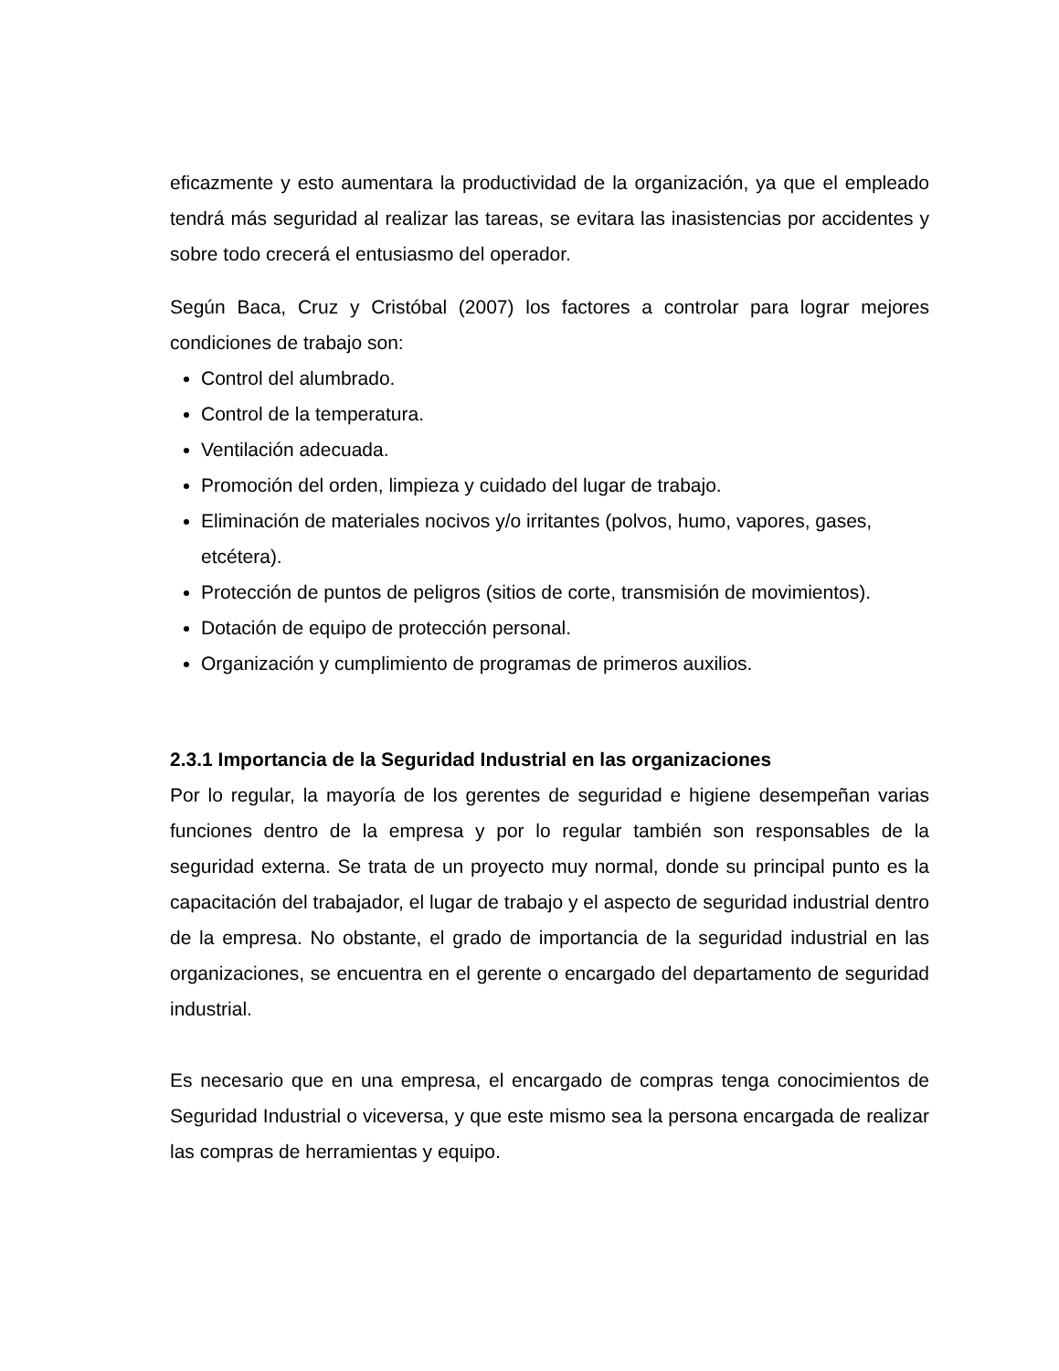eficazmente y esto aumentara la productividad de la organización, ya que el empleado tendrá más seguridad al realizar las tareas, se evitara las inasistencias por accidentes y sobre todo crecerá el entusiasmo del operador.
Según Baca, Cruz y Cristóbal (2007) los factores a controlar para lograr mejores condiciones de trabajo son:
Control del alumbrado.
Control de la temperatura.
Ventilación adecuada.
Promoción del orden, limpieza y cuidado del lugar de trabajo.
Eliminación de materiales nocivos y/o irritantes (polvos, humo, vapores, gases, etcétera).
Protección de puntos de peligros (sitios de corte, transmisión de movimientos).
Dotación de equipo de protección personal.
Organización y cumplimiento de programas de primeros auxilios.
2.3.1 Importancia de la Seguridad Industrial en las organizaciones
Por lo regular, la mayoría de los gerentes de seguridad e higiene desempeñan varias funciones dentro de la empresa y por lo regular también son responsables de la seguridad externa. Se trata de un proyecto muy normal, donde su principal punto es la capacitación del trabajador, el lugar de trabajo y el aspecto de seguridad industrial dentro de la empresa. No obstante, el grado de importancia de la seguridad industrial en las organizaciones, se encuentra en el gerente o encargado del departamento de seguridad industrial.
Es necesario que en una empresa, el encargado de compras tenga conocimientos de Seguridad Industrial o viceversa, y que este mismo sea la persona encargada de realizar las compras de herramientas y equipo.